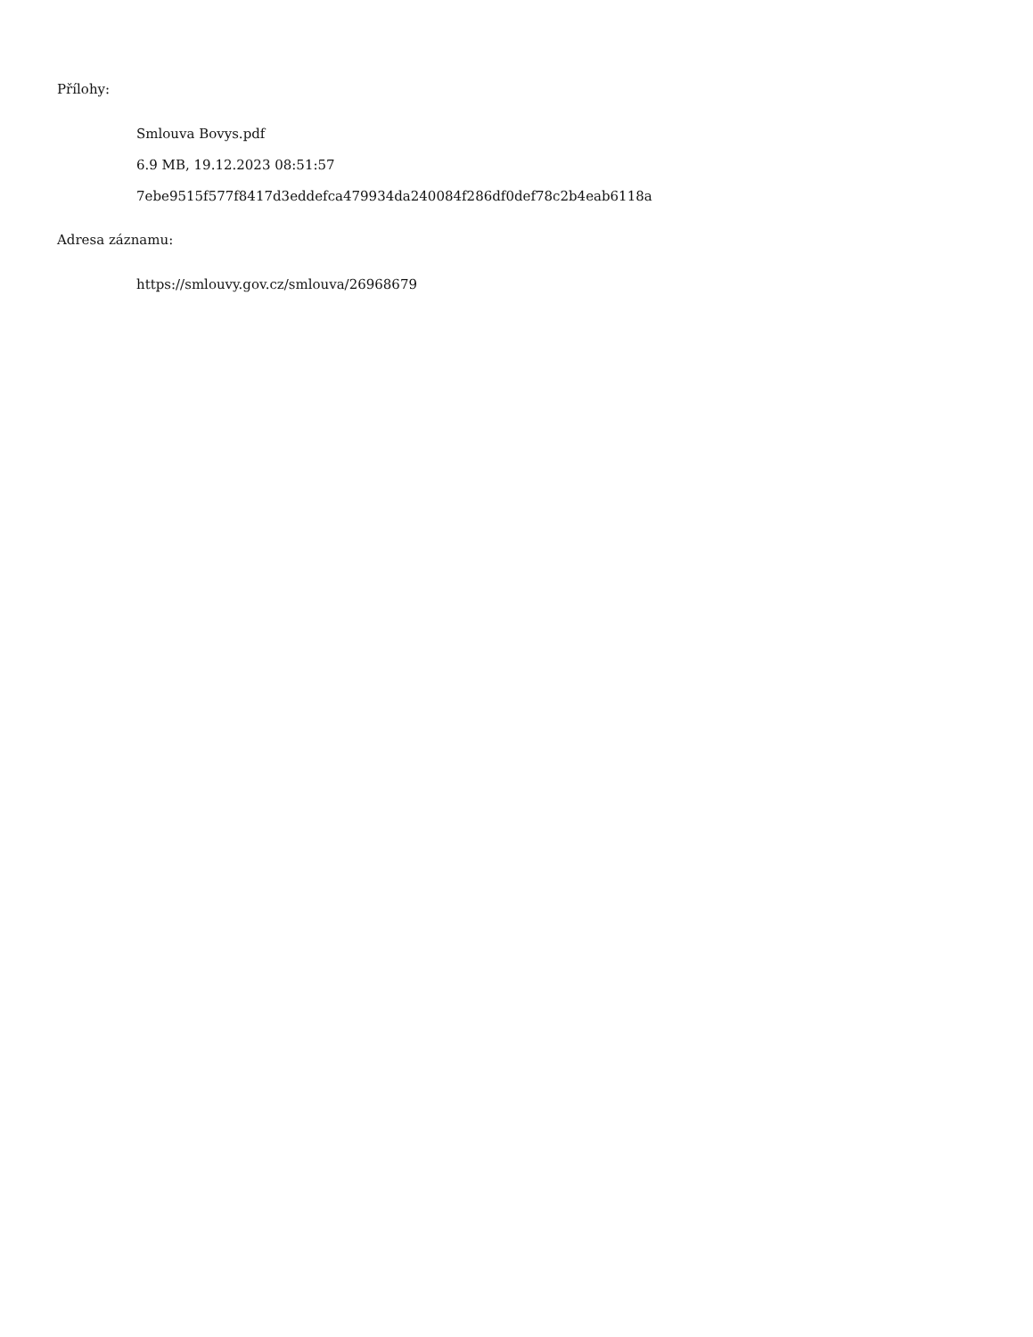Přílohy:
Smlouva Bovys.pdf
6.9 MB, 19.12.2023 08:51:57
7ebe9515f577f8417d3eddefca479934da240084f286df0def78c2b4eab6118a
Adresa záznamu:
https://smlouvy.gov.cz/smlouva/26968679